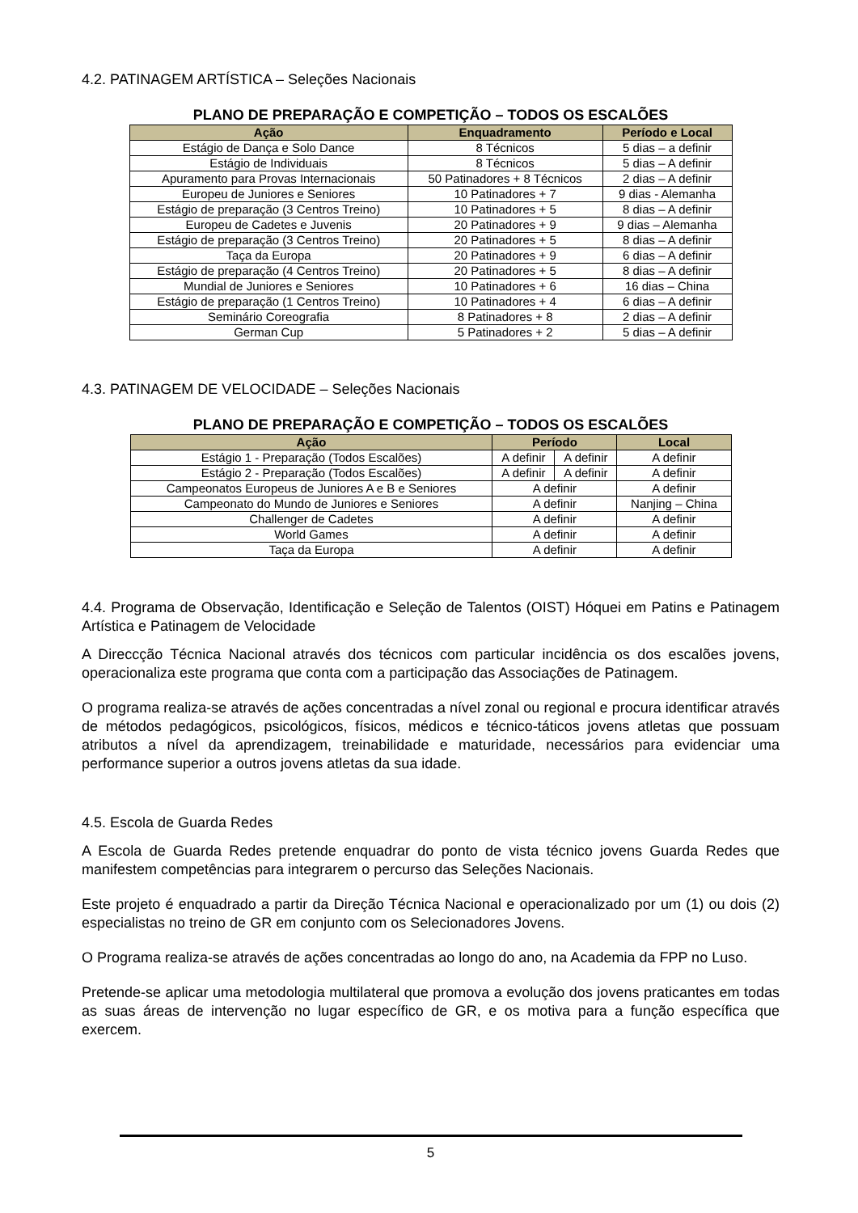4.2. PATINAGEM ARTÍSTICA – Seleções Nacionais
PLANO DE PREPARAÇÃO E COMPETIÇÃO – TODOS OS ESCALÕES
| Ação | Enquadramento | Período e Local |
| --- | --- | --- |
| Estágio de Dança e Solo Dance | 8 Técnicos | 5 dias – a definir |
| Estágio de Individuais | 8 Técnicos | 5 dias – A definir |
| Apuramento para Provas Internacionais | 50 Patinadores + 8 Técnicos | 2 dias – A definir |
| Europeu de Juniores e Seniores | 10 Patinadores + 7 | 9 dias - Alemanha |
| Estágio de preparação (3 Centros Treino) | 10 Patinadores + 5 | 8 dias – A definir |
| Europeu de Cadetes e Juvenis | 20 Patinadores + 9 | 9 dias – Alemanha |
| Estágio de preparação (3 Centros Treino) | 20 Patinadores + 5 | 8 dias – A definir |
| Taça da Europa | 20 Patinadores + 9 | 6 dias – A definir |
| Estágio de preparação (4 Centros Treino) | 20 Patinadores + 5 | 8 dias – A definir |
| Mundial de Juniores e Seniores | 10 Patinadores + 6 | 16 dias – China |
| Estágio de preparação (1 Centros Treino) | 10 Patinadores + 4 | 6 dias – A definir |
| Seminário Coreografia | 8 Patinadores + 8 | 2 dias – A definir |
| German Cup | 5 Patinadores + 2 | 5 dias – A definir |
4.3. PATINAGEM DE VELOCIDADE – Seleções Nacionais
PLANO DE PREPARAÇÃO E COMPETIÇÃO – TODOS OS ESCALÕES
| Ação | Período | | Local |
| --- | --- | --- | --- |
| Estágio 1 - Preparação (Todos Escalões) | A definir | A definir | A definir |
| Estágio 2 - Preparação (Todos Escalões) | A definir | A definir | A definir |
| Campeonatos Europeus de Juniores A e B e Seniores | A definir | | A definir |
| Campeonato do Mundo de Juniores e Seniores | A definir | | Nanjing – China |
| Challenger de Cadetes | A definir | | A definir |
| World Games | A definir | | A definir |
| Taça da Europa | A definir | | A definir |
4.4. Programa de Observação, Identificação e Seleção de Talentos (OIST) Hóquei em Patins e Patinagem Artística e Patinagem de Velocidade
A Direccção Técnica Nacional através dos técnicos com particular incidência os dos escalões jovens, operacionaliza este programa que conta com a participação das Associações de Patinagem.
O programa realiza-se através de ações concentradas a nível zonal ou regional e procura identificar através de métodos pedagógicos, psicológicos, físicos, médicos e técnico-táticos jovens atletas que possuam atributos a nível da aprendizagem, treinabilidade e maturidade, necessários para evidenciar uma performance superior a outros jovens atletas da sua idade.
4.5. Escola de Guarda Redes
A Escola de Guarda Redes pretende enquadrar do ponto de vista técnico jovens Guarda Redes que manifestem competências para integrarem o percurso das Seleções Nacionais.
Este projeto é enquadrado a partir da Direção Técnica Nacional e operacionalizado por um (1) ou dois (2) especialistas no treino de GR em conjunto com os Selecionadores Jovens.
O Programa realiza-se através de ações concentradas ao longo do ano, na Academia da FPP no Luso.
Pretende-se aplicar uma metodologia multilateral que promova a evolução dos jovens praticantes em todas as suas áreas de intervenção no lugar específico de GR, e os motiva para a função específica que exercem.
5